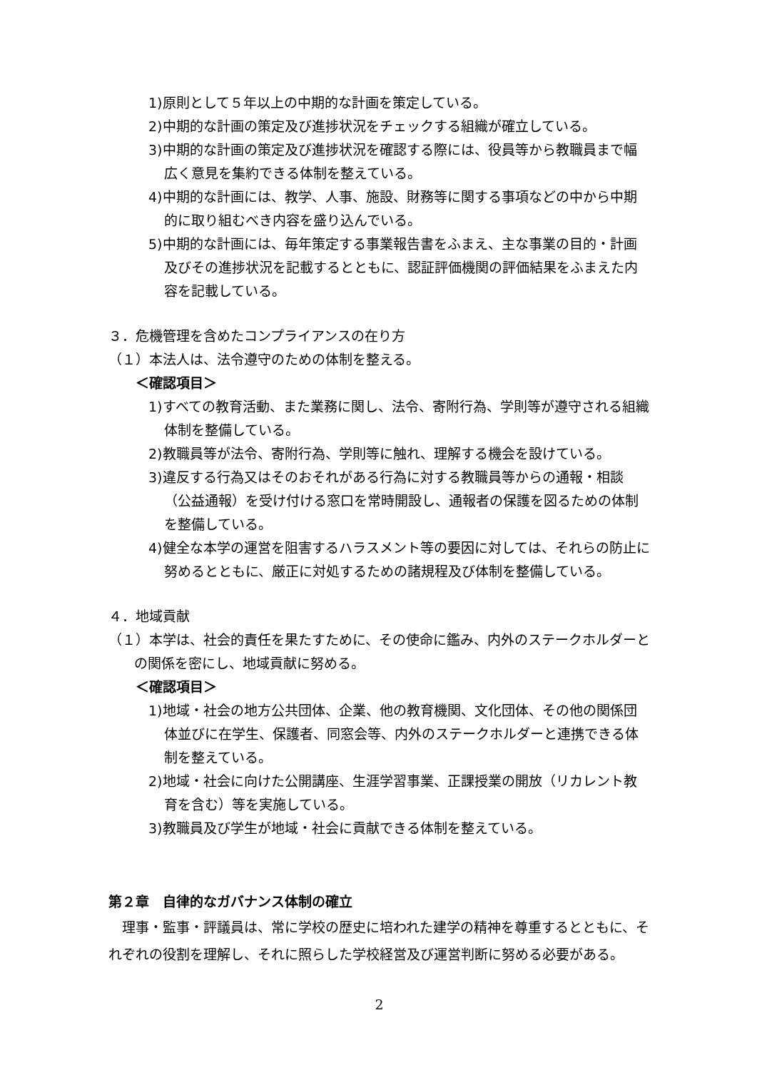1)原則として５年以上の中期的な計画を策定している。
2)中期的な計画の策定及び進捗状況をチェックする組織が確立している。
3)中期的な計画の策定及び進捗状況を確認する際には、役員等から教職員まで幅広く意見を集約できる体制を整えている。
4)中期的な計画には、教学、人事、施設、財務等に関する事項などの中から中期的に取り組むべき内容を盛り込んでいる。
5)中期的な計画には、毎年策定する事業報告書をふまえ、主な事業の目的・計画及びその進捗状況を記載するとともに、認証評価機関の評価結果をふまえた内容を記載している。
３．危機管理を含めたコンプライアンスの在り方
（１）本法人は、法令遵守のための体制を整える。
＜確認項目＞
1)すべての教育活動、また業務に関し、法令、寄附行為、学則等が遵守される組織体制を整備している。
2)教職員等が法令、寄附行為、学則等に触れ、理解する機会を設けている。
3)違反する行為又はそのおそれがある行為に対する教職員等からの通報・相談（公益通報）を受け付ける窓口を常時開設し、通報者の保護を図るための体制を整備している。
4)健全な本学の運営を阻害するハラスメント等の要因に対しては、それらの防止に努めるとともに、厳正に対処するための諸規程及び体制を整備している。
４．地域貢献
（１）本学は、社会的責任を果たすために、その使命に鑑み、内外のステークホルダーとの関係を密にし、地域貢献に努める。
＜確認項目＞
1)地域・社会の地方公共団体、企業、他の教育機関、文化団体、その他の関係団体並びに在学生、保護者、同窓会等、内外のステークホルダーと連携できる体制を整えている。
2)地域・社会に向けた公開講座、生涯学習事業、正課授業の開放（リカレント教育を含む）等を実施している。
3)教職員及び学生が地域・社会に貢献できる体制を整えている。
第２章　自律的なガバナンス体制の確立
理事・監事・評議員は、常に学校の歴史に培われた建学の精神を尊重するとともに、それぞれの役割を理解し、それに照らした学校経営及び運営判断に努める必要がある。
2